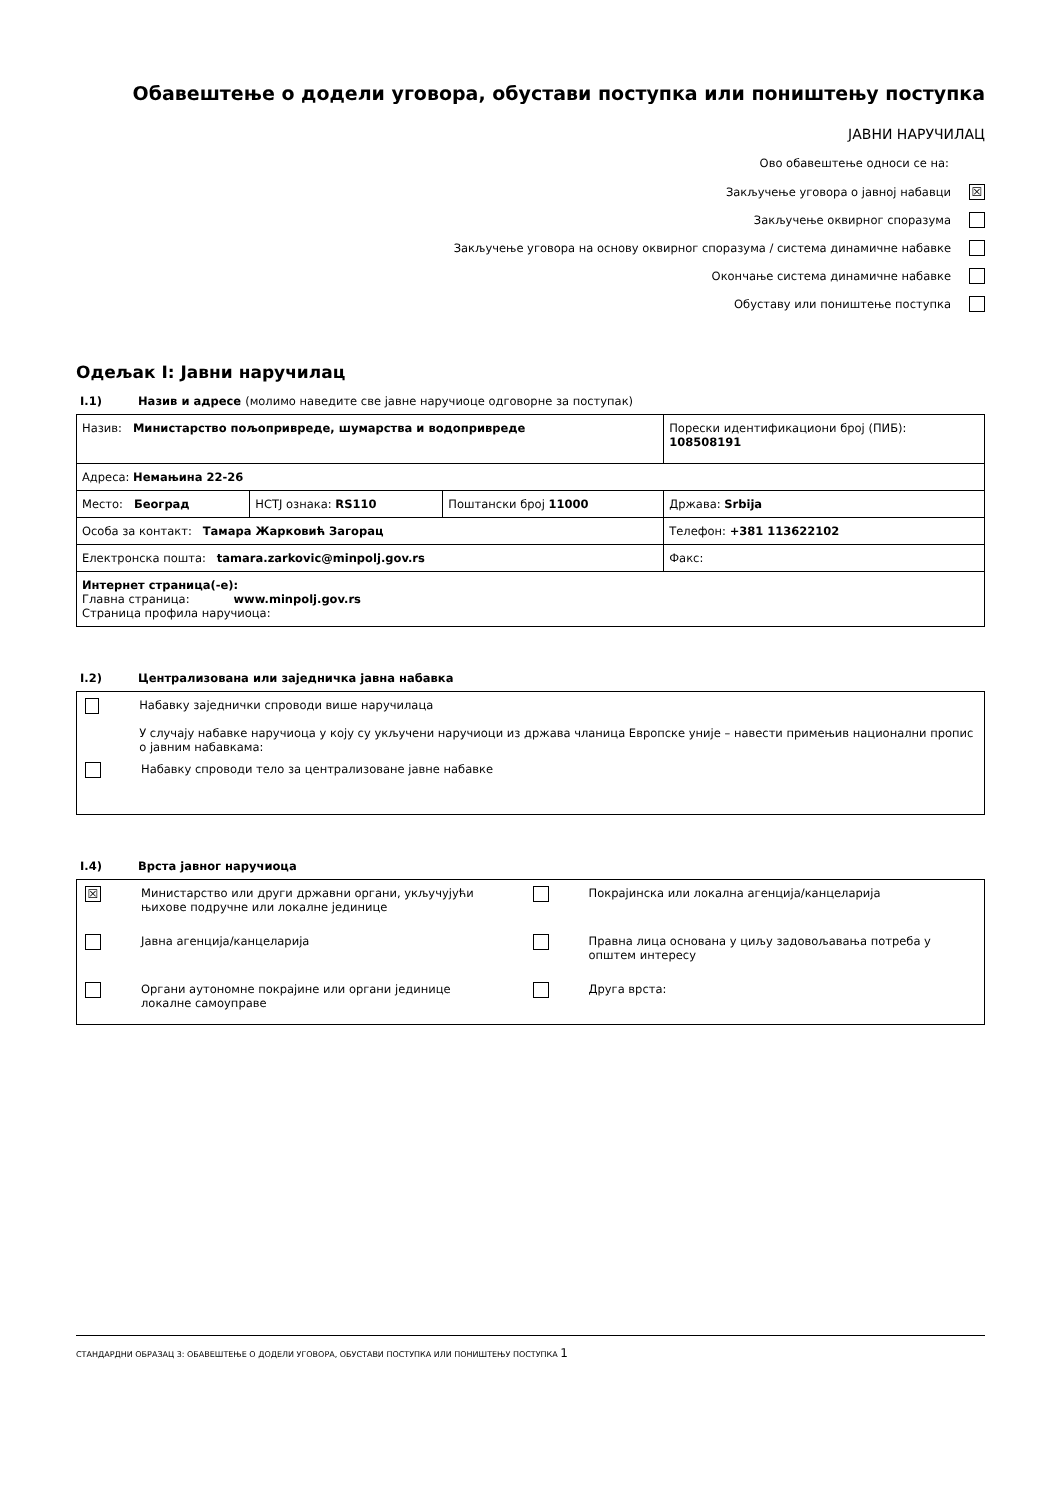Обавештење о додели уговора, обустави поступка или поништењу поступка
ЈАВНИ НАРУЧИЛАЦ
Ово обавештење односи се на:
Закључење уговора о јавној набавци ☒
Закључење оквирног споразума
Закључење уговора на основу оквирног споразума / система динамичне набавке
Окончање система динамичне набавке
Обуставу или поништење поступка
Одељак I: Јавни наручилац
I.1) Назив и адресе (молимо наведите све јавне наручиоце одговорне за поступак)
| Назив: Министарство пољопривреде, шумарства и водопривреде | | | Порески идентификациони број (ПИБ): 108508191 |
| Адреса: Немањина 22-26 | | | |
| Место: Београд | НСТЈ ознака: RS110 | Поштански број 11000 | Држава: Srbija |
| Особа за контакт: Тамара Жарковић Загорац | | | Телефон: +381 113622102 |
| Електронска пошта: tamara.zarkovic@minpolj.gov.rs | | | Факс: |
| Интернет страница(-е): Главна страница: www.minpolj.gov.rs Страница профила наручиоца: | | | |
I.2) Централизована или заједничка јавна набавка
Набавку заједнички спроводи више наручилаца
У случају набавке наручиоца у коју су укључени наручиоци из држава чланица Европске уније – навести примењив национални пропис о јавним набавкама:
Набавку спроводи тело за централизоване јавне набавке
I.4) Врста јавног наручиоца
☒
Министарство или други државни органи, укључујући
њихове подручне или локалне јединице
Јавна агенција/канцеларија
Органи аутономне покрајине или органи јединице
локалне самоуправе
Покрајинска или локална агенција/канцеларија
Правна лица основана у циљу задовољавања потреба у
општем интересу
Друга врста:
СТАНДАРДНИ ОБРАЗАЦ 3: ОБАВЕШТЕЊЕ О ДОДЕЛИ УГОВОРА, ОБУСТАВИ ПОСТУПКА ИЛИ ПОНИШТЕЊУ ПОСТУПКА 1